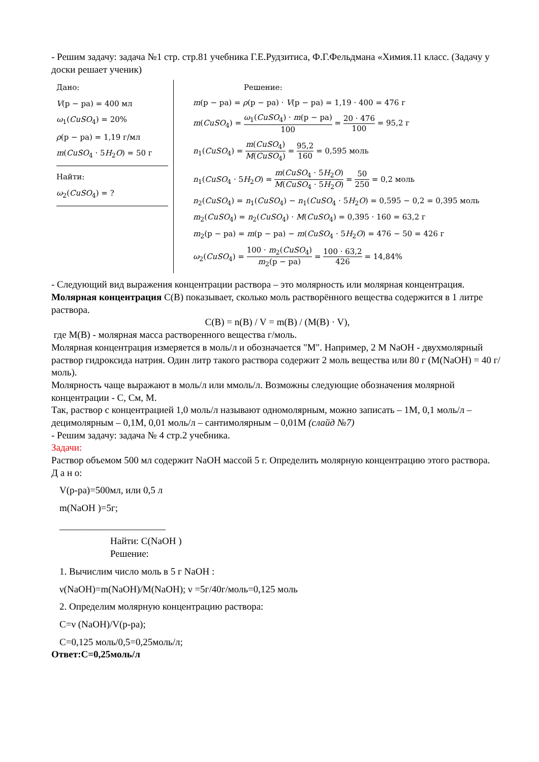- Решим задачу: задача №1 стр. стр.81 учебника Г.Е.Рудзитиса, Ф.Г.Фельдмана «Химия.11 класс. (Задачу у доски решает ученик)
Дано:
V(р − ра) = 400 мл
ω<sub>1</sub>(CuSO<sub>4</sub>) = 20%
ρ(р − ра) = 1,19 г/мл
m(CuSO<sub>4</sub> · 5H<sub>2</sub>O) = 50 г
Найти:
ω<sub>2</sub>(CuSO<sub>4</sub>) = ?
Решение:
m(р − ра) = ρ(р − ра) · V(р − ра) = 1,19 · 400 = 476 г
m(CuSO<sub>4</sub>) = ω<sub>1</sub>(CuSO<sub>4</sub>) · m(р − ра) 100 = 20 · 476 100 = 95,2 г
n<sub>1</sub>(CuSO<sub>4</sub>) = m(CuSO<sub>4</sub>) M(CuSO<sub>4</sub>) = 95,2 160 = 0,595 моль
n<sub>1</sub>(CuSO<sub>4</sub> · 5H<sub>2</sub>O) = m(CuSO<sub>4</sub> · 5H<sub>2</sub>O) M(CuSO<sub>4</sub> · 5H<sub>2</sub>O) = 50 250 = 0,2 моль
n<sub>2</sub>(CuSO<sub>4</sub>) = n<sub>1</sub>(CuSO<sub>4</sub>) − n<sub>1</sub>(CuSO<sub>4</sub> · 5H<sub>2</sub>O) = 0,595 − 0,2 = 0,395 моль
m<sub>2</sub>(CuSO<sub>4</sub>) = n<sub>2</sub>(CuSO<sub>4</sub>) · M(CuSO<sub>4</sub>) = 0,395 · 160 = 63,2 г
m<sub>2</sub>(р − ра) = m(р − ра) − m(CuSO<sub>4</sub> · 5H<sub>2</sub>O) = 476 − 50 = 426 г
ω<sub>2</sub>(CuSO<sub>4</sub>) = 100 · m<sub>2</sub>(CuSO<sub>4</sub>) m<sub>2</sub>(р − ра) = 100 · 63,2 426 = 14,84%
- Следующий вид выражения концентрации раствора – это молярность или молярная концентрация.
Молярная концентрация С(В) показывает, сколько моль растворённого вещества содержится в 1 литре раствора.
C(B) = n(B) / V = m(B) / (M(B) · V),
где М(В) - молярная масса растворенного вещества г/моль.
Молярная концентрация измеряется в моль/л и обозначается "M". Например, 2 M NaOH - двухмолярный раствор гидроксида натрия. Один литр такого раствора содержит 2 моль вещества или 80 г (M(NaOH) = 40 г/моль).
Молярность чаще выражают в моль/л или ммоль/л. Возможны следующие обозначения молярной концентрации - С, См, М.
Так, раствор с концентрацией 1,0 моль/л называют одномолярным, можно записать – 1М, 0,1 моль/л – децимолярным – 0,1М, 0,01 моль/л – сантимолярным – 0,01М (слайд №7)
- Решим задачу: задача № 4 стр.2 учебника.
Задачи:
Раствор объемом 500 мл содержит NaOH массой 5 г. Определить молярную концентрацию этого раствора.
Д а н о:
V(р-ра)=500мл, или 0,5 л
m(NaOH )=5г;
______________________
Найти: С(NaOH )
Решение:
1. Вычислим число моль в 5 г NaOH :
ν(NaOH)=m(NaOH)/M(NaOH); ν =5г/40г/моль=0,125 моль
2. Определим молярную концентрацию раствора:
C=ν (NaOH)/V(р-ра);
C=0,125 моль/0,5=0,25моль/л;
Ответ:С=0,25моль/л